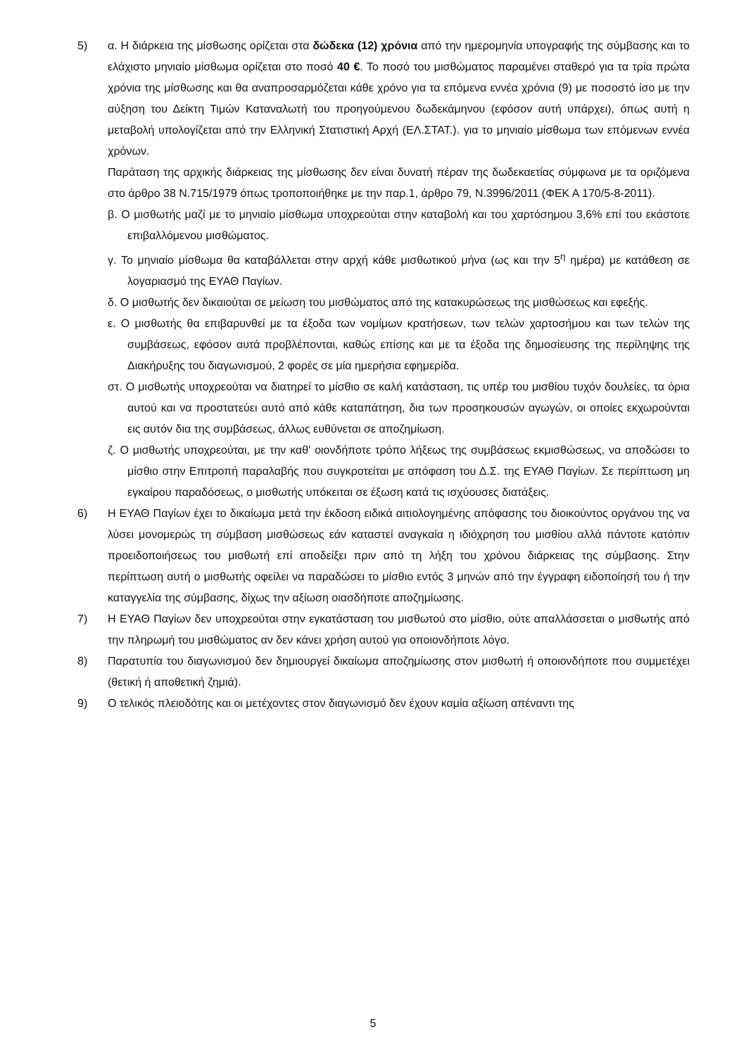5) α. Η διάρκεια της μίσθωσης ορίζεται στα δώδεκα (12) χρόνια από την ημερομηνία υπογραφής της σύμβασης και το ελάχιστο μηνιαίο μίσθωμα ορίζεται στο ποσό 40 €. Το ποσό του μισθώματος παραμένει σταθερό για τα τρία πρώτα χρόνια της μίσθωσης και θα αναπροσαρμόζεται κάθε χρόνο για τα επόμενα εννέα χρόνια (9) με ποσοστό ίσο με την αύξηση του Δείκτη Τιμών Καταναλωτή του προηγούμενου δωδεκάμηνου (εφόσον αυτή υπάρχει), όπως αυτή η μεταβολή υπολογίζεται από την Ελληνική Στατιστική Αρχή (ΕΛ.ΣΤΑΤ.). για το μηνιαίο μίσθωμα των επόμενων εννέα χρόνων.
Παράταση της αρχικής διάρκειας της μίσθωσης δεν είναι δυνατή πέραν της δωδεκαετίας σύμφωνα με τα οριζόμενα στο άρθρο 38 Ν.715/1979 όπως τροποποιήθηκε με την παρ.1, άρθρο 79, Ν.3996/2011 (ΦΕΚ Α 170/5-8-2011).
β. Ο μισθωτής μαζί με το μηνιαίο μίσθωμα υποχρεούται στην καταβολή και του χαρτόσημου 3,6% επί του εκάστοτε επιβαλλόμενου μισθώματος.
γ. Το μηνιαίο μίσθωμα θα καταβάλλεται στην αρχή κάθε μισθωτικού μήνα (ως και την 5<sup>η</sup> ημέρα) με κατάθεση σε λογαριασμό της ΕΥΑΘ Παγίων.
δ. Ο μισθωτής δεν δικαιούται σε μείωση του μισθώματος από της κατακυρώσεως της μισθώσεως και εφεξής.
ε. Ο μισθωτής θα επιβαρυνθεί με τα έξοδα των νομίμων κρατήσεων, των τελών χαρτοσήμου και των τελών της συμβάσεως, εφόσον αυτά προβλέπονται, καθώς επίσης και με τα έξοδα της δημοσίευσης της περίληψης της Διακήρυξης του διαγωνισμού, 2 φορές σε μία ημερήσια εφημερίδα.
στ. Ο μισθωτής υποχρεούται να διατηρεί το μίσθιο σε καλή κατάσταση, τις υπέρ του μισθίου τυχόν δουλείες, τα όρια αυτού και να προστατεύει αυτό από κάθε καταπάτηση, δια των προσηκουσών αγωγών, οι οποίες εκχωρούνται εις αυτόν δια της συμβάσεως, άλλως ευθύνεται σε αποζημίωση.
ζ. Ο μισθωτής υποχρεούται, με την καθ' οιονδήποτε τρόπο λήξεως της συμβάσεως εκμισθώσεως, να αποδώσει το μίσθιο στην Επιτροπή παραλαβής που συγκροτείται με απόφαση του Δ.Σ. της ΕΥΑΘ Παγίων. Σε περίπτωση μη εγκαίρου παραδόσεως, ο μισθωτής υπόκειται σε έξωση κατά τις ισχύουσες διατάξεις.
6) Η ΕΥΑΘ Παγίων έχει το δικαίωμα μετά την έκδοση ειδικά αιτιολογημένης απόφασης του διοικούντος οργάνου της να λύσει μονομερώς τη σύμβαση μισθώσεως εάν καταστεί αναγκαία η ιδιόχρηση του μισθίου αλλά πάντοτε κατόπιν προειδοποιήσεως του μισθωτή επί αποδείξει πριν από τη λήξη του χρόνου διάρκειας της σύμβασης. Στην περίπτωση αυτή ο μισθωτής οφείλει να παραδώσει το μίσθιο εντός 3 μηνών από την έγγραφη ειδοποίησή του ή την καταγγελία της σύμβασης, δίχως την αξίωση οιασδήποτε αποζημίωσης.
7) Η ΕΥΑΘ Παγίων δεν υποχρεούται στην εγκατάσταση του μισθωτού στο μίσθιο, ούτε απαλλάσσεται ο μισθωτής από την πληρωμή του μισθώματος αν δεν κάνει χρήση αυτού για οποιονδήποτε λόγο.
8) Παρατυπία του διαγωνισμού δεν δημιουργεί δικαίωμα αποζημίωσης στον μισθωτή ή οποιονδήποτε που συμμετέχει (θετική ή αποθετική ζημιά).
9) Ο τελικός πλειοδότης και οι μετέχοντες στον διαγωνισμό δεν έχουν καμία αξίωση απέναντι της
5